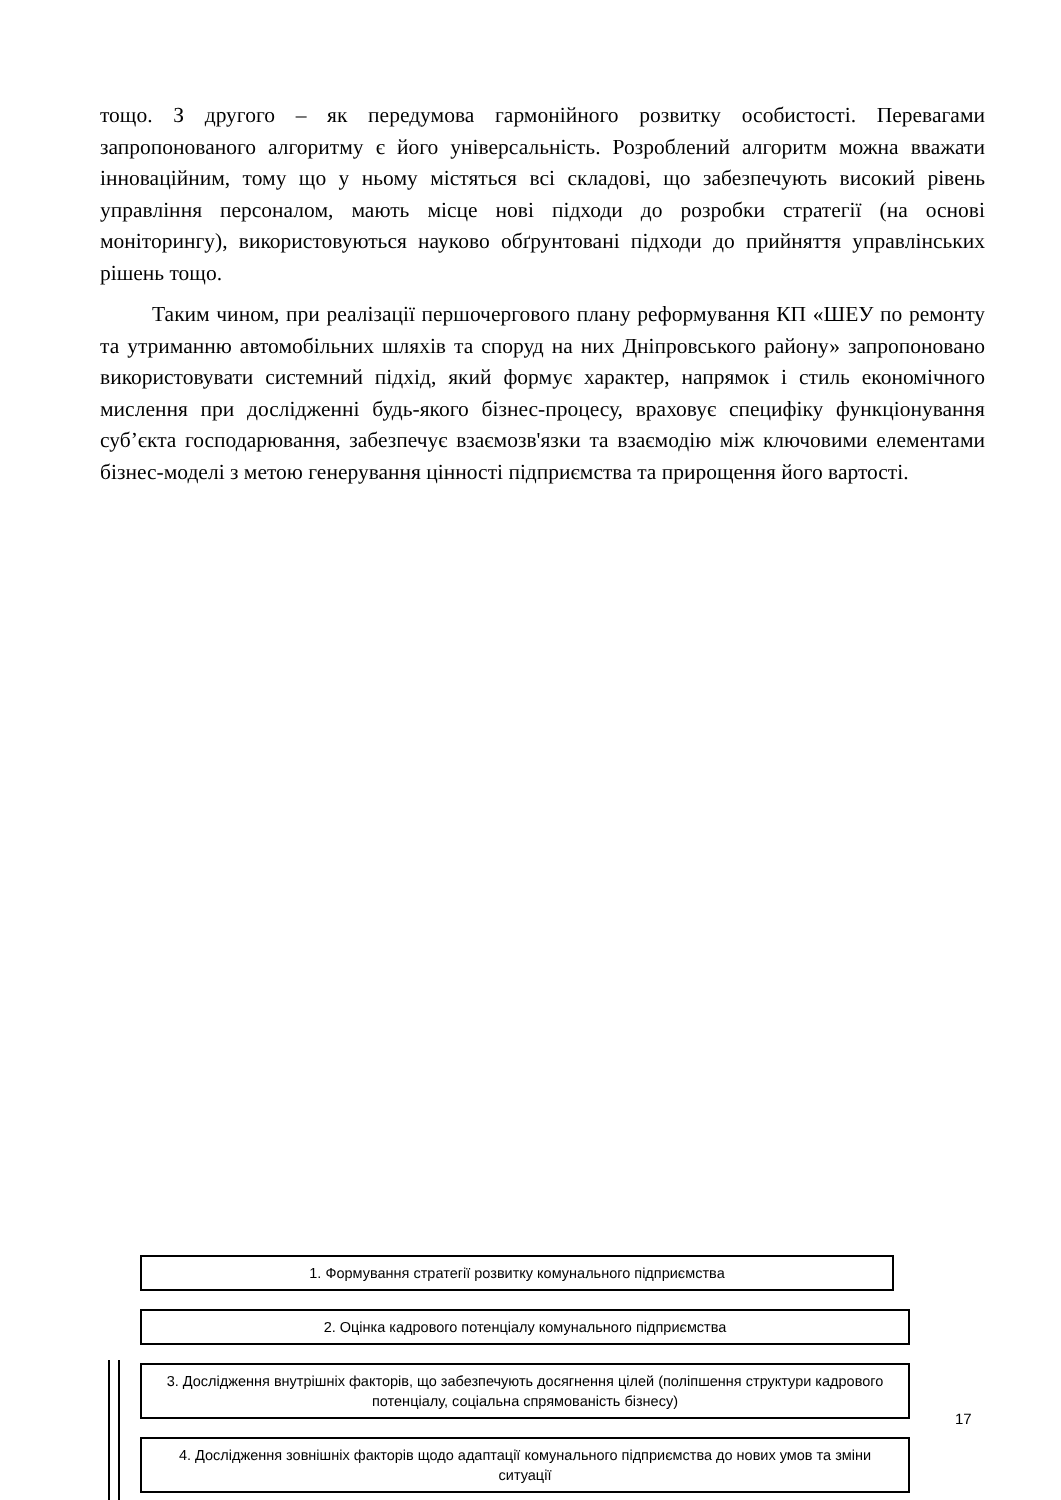тощо. З другого – як передумова гармонійного розвитку особистості. Перевагами запропонованого алгоритму є його універсальність. Розроблений алгоритм можна вважати інноваційним, тому що у ньому містяться всі складові, що забезпечують високий рівень управління персоналом, мають місце нові підходи до розробки стратегії (на основі моніторингу), використовуються науково обґрунтовані підходи до прийняття управлінських рішень тощо.
Таким чином, при реалізації першочергового плану реформування КП «ШЕУ по ремонту та утриманню автомобільних шляхів та споруд на них Дніпровського району» запропоновано використовувати системний підхід, який формує характер, напрямок і стиль економічного мислення при дослідженні будь-якого бізнес-процесу, враховує специфіку функціонування суб’єкта господарювання, забезпечує взаємозв'язки та взаємодію між ключовими елементами бізнес-моделі з метою генерування цінності підприємства та прирощення його вартості.
1. Формування стратегії розвитку комунального підприємства
2. Оцінка кадрового потенціалу комунального підприємства
3. Дослідження внутрішніх факторів, що забезпечують досягнення цілей (поліпшення структури кадрового потенціалу, соціальна спрямованість бізнесу)
4. Дослідження зовнішніх факторів щодо адаптації комунального підприємства до нових умов та зміни ситуації
17